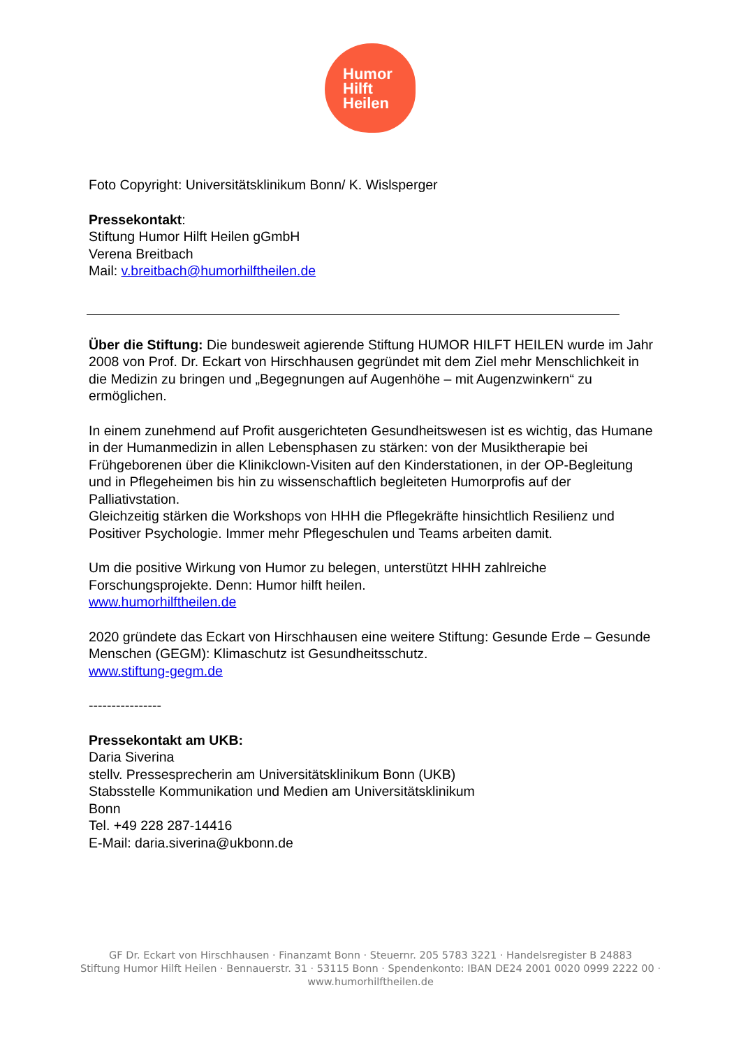Humor
Hilft
Heilen
Foto Copyright: Universitätsklinikum Bonn/ K. Wislsperger
Pressekontakt:
Stiftung Humor Hilft Heilen gGmbH
Verena Breitbach
Mail: v.breitbach@humorhilftheilen.de
Über die Stiftung: Die bundesweit agierende Stiftung HUMOR HILFT HEILEN wurde im Jahr 2008 von Prof. Dr. Eckart von Hirschhausen gegründet mit dem Ziel mehr Menschlichkeit in die Medizin zu bringen und „Begegnungen auf Augenhöhe – mit Augenzwinkern“ zu ermöglichen.
In einem zunehmend auf Profit ausgerichteten Gesundheitswesen ist es wichtig, das Humane in der Humanmedizin in allen Lebensphasen zu stärken: von der Musiktherapie bei Frühgeborenen über die Klinikclown-Visiten auf den Kinderstationen, in der OP-Begleitung und in Pflegeheimen bis hin zu wissenschaftlich begleiteten Humorprofis auf der Palliativstation.
Gleichzeitig stärken die Workshops von HHH die Pflegekräfte hinsichtlich Resilienz und Positiver Psychologie. Immer mehr Pflegeschulen und Teams arbeiten damit.
Um die positive Wirkung von Humor zu belegen, unterstützt HHH zahlreiche Forschungsprojekte. Denn: Humor hilft heilen.
www.humorhilftheilen.de
2020 gründete das Eckart von Hirschhausen eine weitere Stiftung: Gesunde Erde – Gesunde Menschen (GEGM): Klimaschutz ist Gesundheitsschutz.
www.stiftung-gegm.de
----------------
Pressekontakt am UKB:
Daria Siverina
stellv. Pressesprecherin am Universitätsklinikum Bonn (UKB)
Stabsstelle Kommunikation und Medien am Universitätsklinikum
Bonn
Tel. +49 228 287-14416
E-Mail: daria.siverina@ukbonn.de
GF Dr. Eckart von Hirschhausen · Finanzamt Bonn · Steuernr. 205 5783 3221 · Handelsregister B 24883
Stiftung Humor Hilft Heilen · Bennauerstr. 31 · 53115 Bonn · Spendenkonto: IBAN DE24 2001 0020 0999 2222 00 ·
www.humorhilftheilen.de